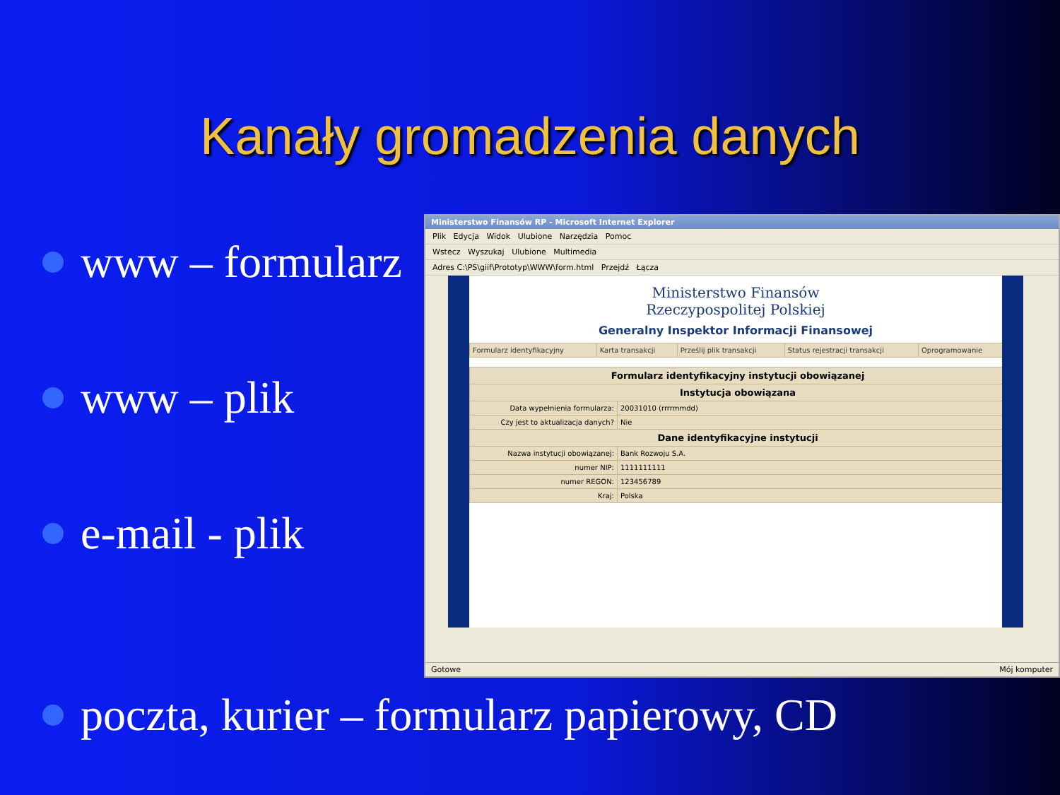Kanały gromadzenia danych
www – formularz
www – plik
e-mail - plik
Ministerstwo Finansów RP - Microsoft Internet Explorer
Plik Edycja Widok Ulubione Narzędzia Pomoc
Wstecz Wyszukaj Ulubione Multimedia
Adres C:\PS\giif\Prototyp\WWW\form.html Przejdź Łącza
Ministerstwo Finansów
Rzeczypospolitej Polskiej
Generalny Inspektor Informacji Finansowej
| Formularz identyfikacyjny | Karta transakcji | Prześlij plik transakcji | Status rejestracji transakcji | Oprogramowanie |
| Formularz identyfikacyjny instytucji obowiązanej | |
| --- | --- |
| Instytucja obowiązana | |
| Data wypełnienia formularza: | 20031010 (rrrrmmdd) |
| Czy jest to aktualizacja danych? | Nie |
| Dane identyfikacyjne instytucji | |
| Nazwa instytucji obowiązanej: | Bank Rozwoju S.A. |
| numer NIP: | 1111111111 |
| numer REGON: | 123456789 |
| Kraj: | Polska |
Gotowe Mój komputer
poczta, kurier – formularz papierowy, CD